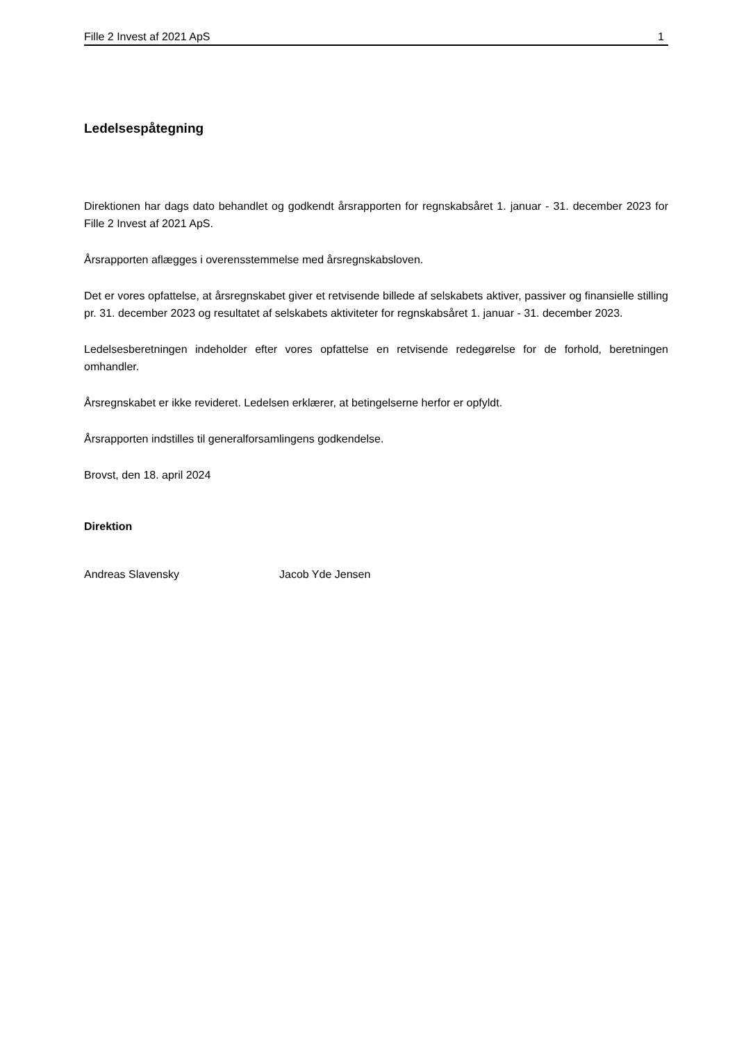Fille 2 Invest af 2021 ApS 1
Ledelsespåtegning
Direktionen har dags dato behandlet og godkendt årsrapporten for regnskabsåret 1. januar - 31. december 2023 for Fille 2 Invest af 2021 ApS.
Årsrapporten aflægges i overensstemmelse med årsregnskabsloven.
Det er vores opfattelse, at årsregnskabet giver et retvisende billede af selskabets aktiver, passiver og finansielle stilling pr. 31. december 2023 og resultatet af selskabets aktiviteter for regnskabsåret 1. januar - 31. december 2023.
Ledelsesberetningen indeholder efter vores opfattelse en retvisende redegørelse for de forhold, beretningen omhandler.
Årsregnskabet er ikke revideret. Ledelsen erklærer, at betingelserne herfor er opfyldt.
Årsrapporten indstilles til generalforsamlingens godkendelse.
Brovst, den 18. april 2024
Direktion
Andreas Slavensky Jacob Yde Jensen